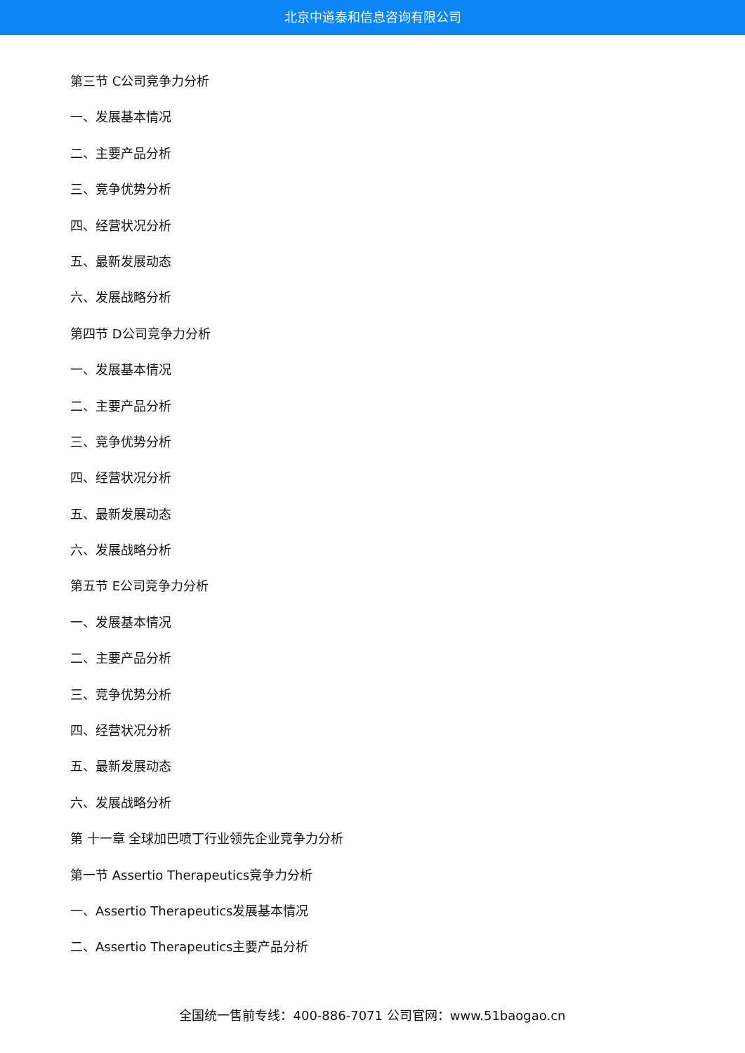北京中道泰和信息咨询有限公司
第三节 C公司竞争力分析
一、发展基本情况
二、主要产品分析
三、竞争优势分析
四、经营状况分析
五、最新发展动态
六、发展战略分析
第四节 D公司竞争力分析
一、发展基本情况
二、主要产品分析
三、竞争优势分析
四、经营状况分析
五、最新发展动态
六、发展战略分析
第五节 E公司竞争力分析
一、发展基本情况
二、主要产品分析
三、竞争优势分析
四、经营状况分析
五、最新发展动态
六、发展战略分析
第 十一章 全球加巴喷丁行业领先企业竞争力分析
第一节 Assertio Therapeutics竞争力分析
一、Assertio Therapeutics发展基本情况
二、Assertio Therapeutics主要产品分析
全国统一售前专线：400-886-7071 公司官网：www.51baogao.cn